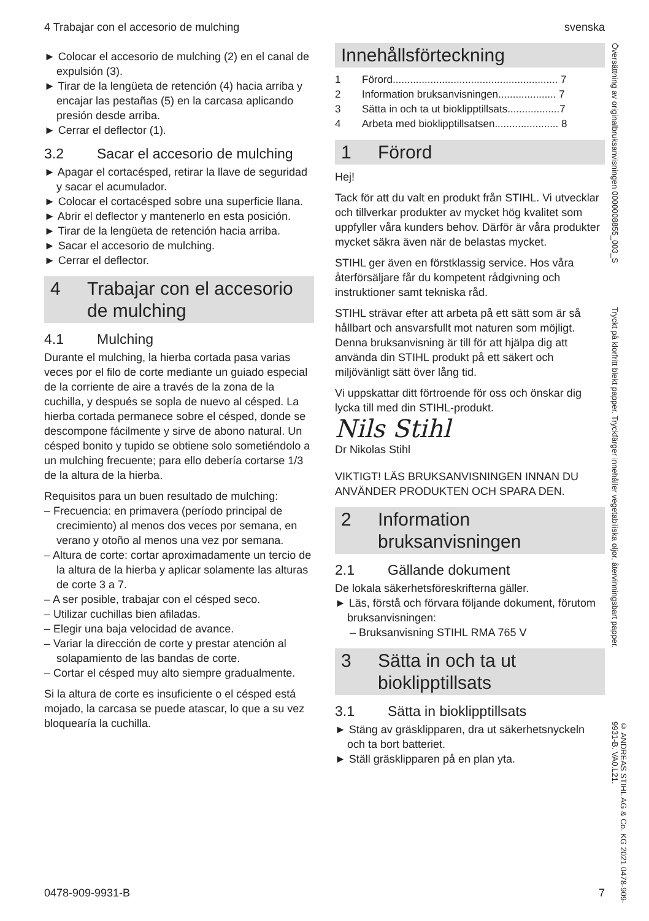4 Trabajar con el accesorio de mulching svenska
► Colocar el accesorio de mulching (2) en el canal de expulsión (3).
► Tirar de la lengüeta de retención (4) hacia arriba y encajar las pestañas (5) en la carcasa aplicando presión desde arriba.
► Cerrar el deflector (1).
3.2 Sacar el accesorio de mulching
► Apagar el cortacésped, retirar la llave de seguridad y sacar el acumulador.
► Colocar el cortacésped sobre una superficie llana.
► Abrir el deflector y mantenerlo en esta posición.
► Tirar de la lengüeta de retención hacia arriba.
► Sacar el accesorio de mulching.
► Cerrar el deflector.
4 Trabajar con el accesorio de mulching
4.1 Mulching
Durante el mulching, la hierba cortada pasa varias veces por el filo de corte mediante un guiado especial de la corriente de aire a través de la zona de la cuchilla, y después se sopla de nuevo al césped. La hierba cortada permanece sobre el césped, donde se descompone fácilmente y sirve de abono natural. Un césped bonito y tupido se obtiene solo sometiéndolo a un mulching frecuente; para ello debería cortarse 1/3 de la altura de la hierba.
Requisitos para un buen resultado de mulching:
– Frecuencia: en primavera (período principal de crecimiento) al menos dos veces por semana, en verano y otoño al menos una vez por semana.
– Altura de corte: cortar aproximadamente un tercio de la altura de la hierba y aplicar solamente las alturas de corte 3 a 7.
– A ser posible, trabajar con el césped seco.
– Utilizar cuchillas bien afiladas.
– Elegir una baja velocidad de avance.
– Variar la dirección de corte y prestar atención al solapamiento de las bandas de corte.
– Cortar el césped muy alto siempre gradualmente.
Si la altura de corte es insuficiente o el césped está mojado, la carcasa se puede atascar, lo que a su vez bloquearía la cuchilla.
Innehållsförteckning
1 Förord......................................................... 7
2 Information bruksanvisningen.................... 7
3 Sätta in och ta ut bioklipptillsats..................7
4 Arbeta med bioklipptillsatsen...................... 8
1 Förord
Hej!
Tack för att du valt en produkt från STIHL. Vi utvecklar och tillverkar produkter av mycket hög kvalitet som uppfyller våra kunders behov. Därför är våra produkter mycket säkra även när de belastas mycket.
STIHL ger även en förstklassig service. Hos våra återförsäljare får du kompetent rådgivning och instruktioner samt tekniska råd.
STIHL strävar efter att arbeta på ett sätt som är så hållbart och ansvarsfullt mot naturen som möjligt. Denna bruksanvisning är till för att hjälpa dig att använda din STIHL produkt på ett säkert och miljövänligt sätt över lång tid.
Vi uppskattar ditt förtroende för oss och önskar dig lycka till med din STIHL-produkt.
Nils Stihl
Dr Nikolas Stihl
VIKTIGT! LÄS BRUKSANVISNINGEN INNAN DU ANVÄNDER PRODUKTEN OCH SPARA DEN.
2 Information bruksanvisningen
2.1 Gällande dokument
De lokala säkerhetsföreskrifterna gäller.
► Läs, förstå och förvara följande dokument, förutom bruksanvisningen:
– Bruksanvisning STIHL RMA 765 V
3 Sätta in och ta ut bioklipptillsats
3.1 Sätta in bioklipptillsats
► Stäng av gräsklipparen, dra ut säkerhetsnyckeln och ta bort batteriet.
► Ställ gräsklipparen på en plan yta.
Översättning av originalbruksanvisningen 0000008855_003_S
Tryckt på klorfritt blekt papper. Tryckfärger innehåller vegetabiliska oljor, återvinningsbart papper.
© ANDREAS STIHL AG & Co. KG 2021 0478-909-9931-B. VA0.L21.
0478-909-9931-B 7